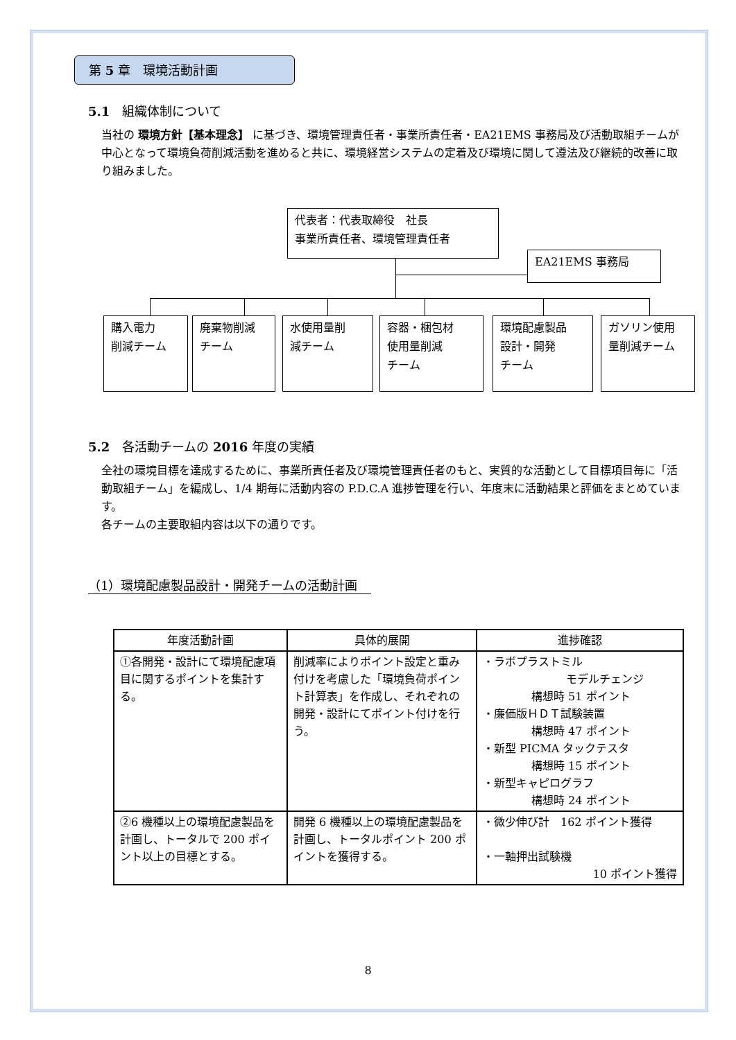第 5 章　環境活動計画
5.1　組織体制について
当社の 環境方針【基本理念】 に基づき、環境管理責任者・事業所責任者・EA21EMS 事務局及び活動取組チームが中心となって環境負荷削減活動を進めると共に、環境経営システムの定着及び環境に関して遵法及び継続的改善に取り組みました。
代表者：代表取締役　社長
事業所責任者、環境管理責任者
EA21EMS 事務局
購入電力
削減チーム
廃棄物削減
チーム
水使用量削
減チーム
容器・梱包材
使用量削減
チーム
環境配慮製品
設計・開発
チーム
ガソリン使用
量削減チーム
5.2　各活動チームの 2016 年度の実績
全社の環境目標を達成するために、事業所責任者及び環境管理責任者のもと、実質的な活動として目標項目毎に「活動取組チーム」を編成し、1/4 期毎に活動内容の P.D.C.A 進捗管理を行い、年度末に活動結果と評価をまとめています。
各チームの主要取組内容は以下の通りです。
（1）環境配慮製品設計・開発チームの活動計画
| 年度活動計画 | 具体的展開 | 進捗確認 |
| --- | --- | --- |
| ①各開発・設計にて環境配慮項目に関するポイントを集計する。 | 削減率によりポイント設定と重み付けを考慮した「環境負荷ポイント計算表」を作成し、それぞれの開発・設計にてポイント付けを行う。 | ・ラボプラストミル モデルチェンジ 構想時 51 ポイント ・廉価版ＨＤＴ試験装置 構想時 47 ポイント ・新型 PICMA タックテスタ 構想時 15 ポイント ・新型キャピログラフ 構想時 24 ポイント |
| ②6 機種以上の環境配慮製品を計画し、トータルで 200 ポイント以上の目標とする。 | 開発 6 機種以上の環境配慮製品を計画し、トータルポイント 200 ポイントを獲得する。 | ・微少伸び計 162 ポイント獲得 ・一軸押出試験機 10 ポイント獲得 |
8